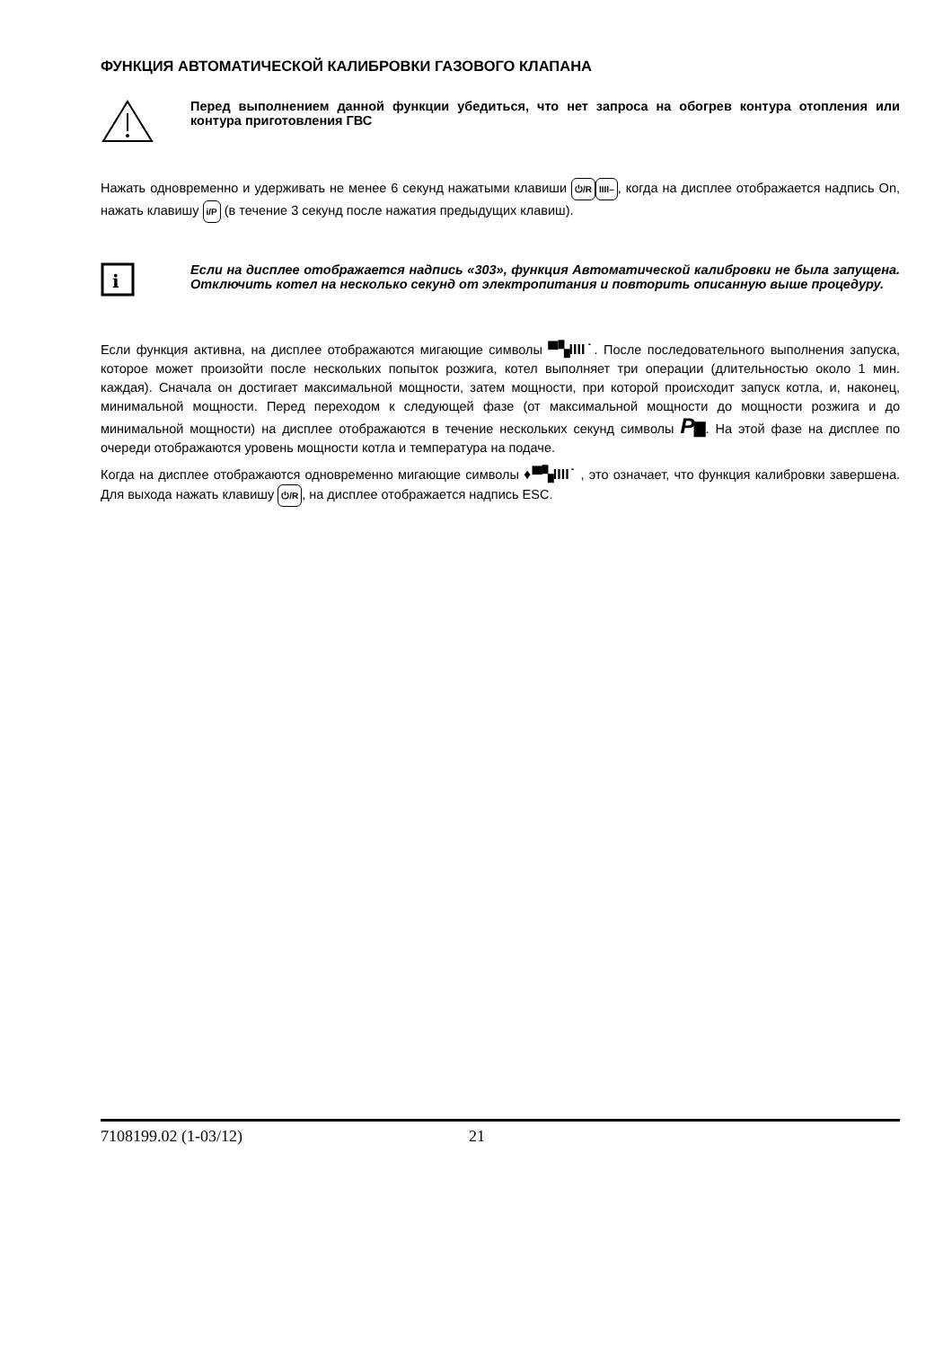ФУНКЦИЯ АВТОМАТИЧЕСКОЙ КАЛИБРОВКИ ГАЗОВОГО КЛАПАНА
Перед выполнением данной функции убедиться, что нет запроса на обогрев контура отопления или контура приготовления ГВС
Нажать одновременно и удерживать не менее 6 секунд нажатыми клавиши ⏻/R IIII–, когда на дисплее отображается надпись On, нажать клавишу i/P (в течение 3 секунд после нажатия предыдущих клавиш).
i
Если на дисплее отображается надпись «303», функция Автоматической калибровки не была запущена. Отключить котел на несколько секунд от электропитания и повторить описанную выше процедуру.
Если функция активна, на дисплее отображаются мигающие символы ▀▚IIII˙. После последовательного выполнения запуска, которое может произойти после нескольких попыток розжига, котел выполняет три операции (длительностью около 1 мин. каждая). Сначала он достигает максимальной мощности, затем мощности, при которой происходит запуск котла, и, наконец, минимальной мощности. Перед переходом к следующей фазе (от максимальной мощности до мощности розжига и до минимальной мощности) на дисплее отображаются в течение нескольких секунд символы P▇. На этой фазе на дисплее по очереди отображаются уровень мощности котла и температура на подаче.
Когда на дисплее отображаются одновременно мигающие символы ♦▀▚IIII˙ , это означает, что функция калибровки завершена. Для выхода нажать клавишу ⏻/R, на дисплее отображается надпись ESC.
7108199.02 (1-03/12) 21